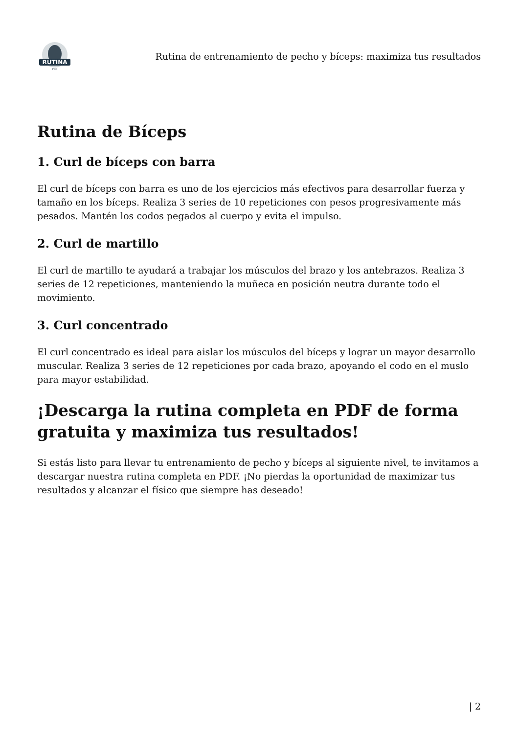RUTINA
PRO
Rutina de entrenamiento de pecho y bíceps: maximiza tus resultados
Rutina de Bíceps
1. Curl de bíceps con barra
El curl de bíceps con barra es uno de los ejercicios más efectivos para desarrollar fuerza y tamaño en los bíceps. Realiza 3 series de 10 repeticiones con pesos progresivamente más pesados. Mantén los codos pegados al cuerpo y evita el impulso.
2. Curl de martillo
El curl de martillo te ayudará a trabajar los músculos del brazo y los antebrazos. Realiza 3 series de 12 repeticiones, manteniendo la muñeca en posición neutra durante todo el movimiento.
3. Curl concentrado
El curl concentrado es ideal para aislar los músculos del bíceps y lograr un mayor desarrollo muscular. Realiza 3 series de 12 repeticiones por cada brazo, apoyando el codo en el muslo para mayor estabilidad.
¡Descarga la rutina completa en PDF de forma gratuita y maximiza tus resultados!
Si estás listo para llevar tu entrenamiento de pecho y bíceps al siguiente nivel, te invitamos a descargar nuestra rutina completa en PDF. ¡No pierdas la oportunidad de maximizar tus resultados y alcanzar el físico que siempre has deseado!
| 2